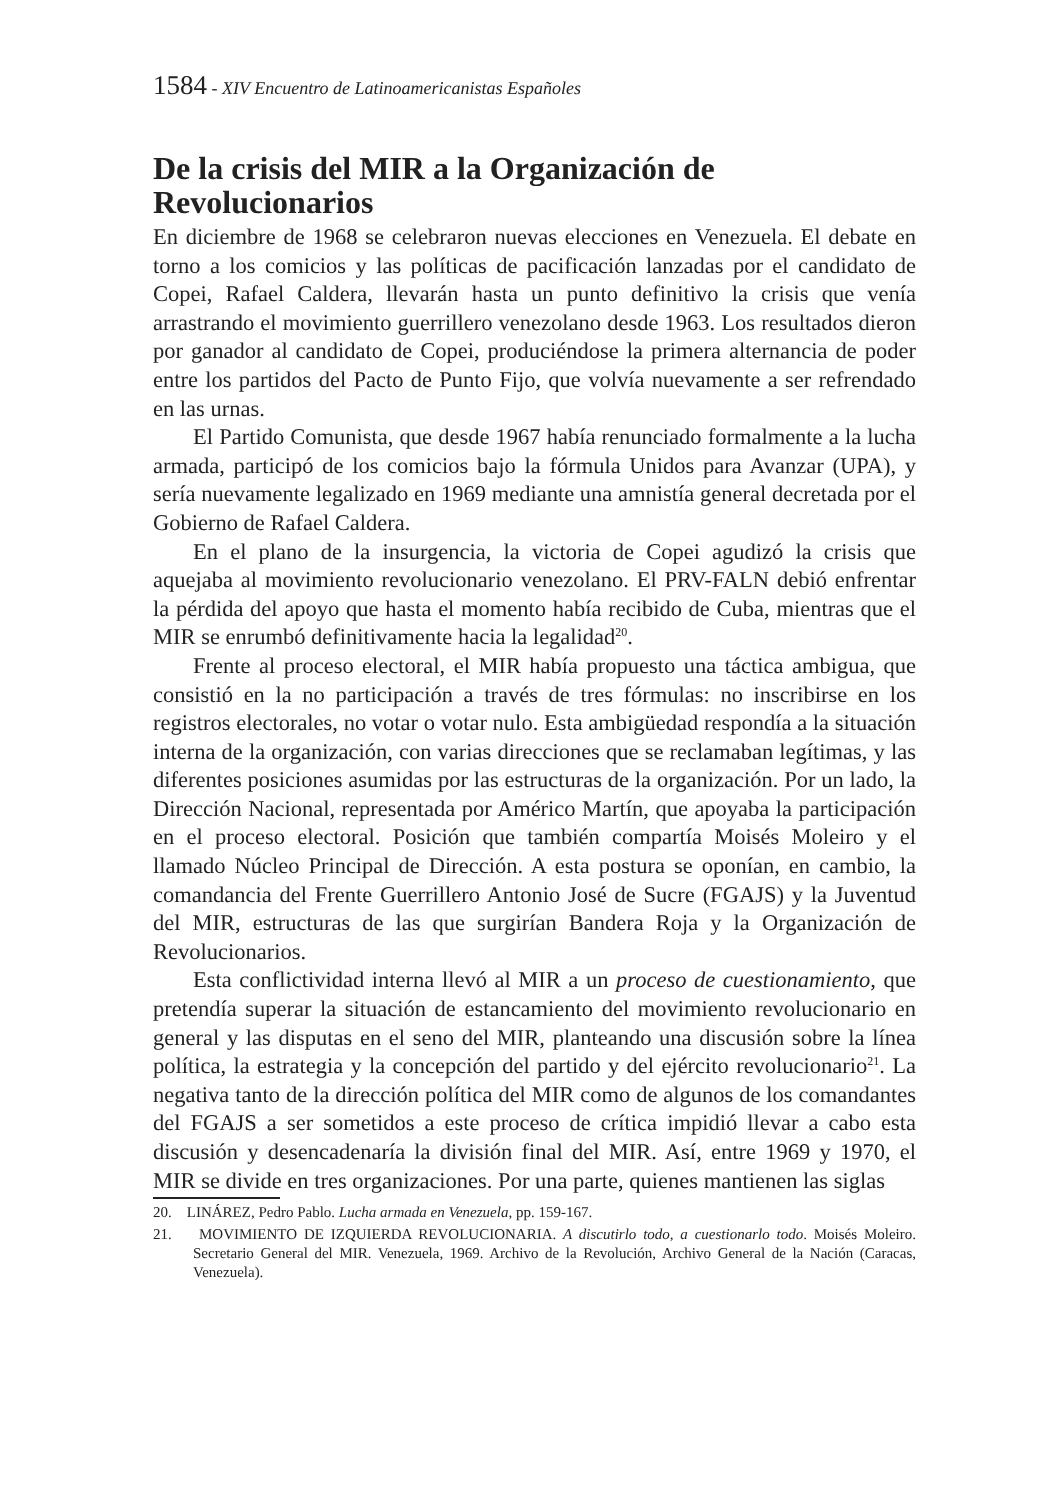1584 - XIV Encuentro de Latinoamericanistas Españoles
De la crisis del MIR a la Organización de Revolucionarios
En diciembre de 1968 se celebraron nuevas elecciones en Venezuela. El debate en torno a los comicios y las políticas de pacificación lanzadas por el candidato de Copei, Rafael Caldera, llevarán hasta un punto definitivo la crisis que venía arrastrando el movimiento guerrillero venezolano desde 1963. Los resultados dieron por ganador al candidato de Copei, produciéndose la primera alternancia de poder entre los partidos del Pacto de Punto Fijo, que volvía nuevamente a ser refrendado en las urnas.
El Partido Comunista, que desde 1967 había renunciado formalmente a la lucha armada, participó de los comicios bajo la fórmula Unidos para Avanzar (UPA), y sería nuevamente legalizado en 1969 mediante una amnistía general decretada por el Gobierno de Rafael Caldera.
En el plano de la insurgencia, la victoria de Copei agudizó la crisis que aquejaba al movimiento revolucionario venezolano. El PRV-FALN debió enfrentar la pérdida del apoyo que hasta el momento había recibido de Cuba, mientras que el MIR se enrumbó definitivamente hacia la legalidad<sup>20</sup>.
Frente al proceso electoral, el MIR había propuesto una táctica ambigua, que consistió en la no participación a través de tres fórmulas: no inscribirse en los registros electorales, no votar o votar nulo. Esta ambigüedad respondía a la situación interna de la organización, con varias direcciones que se reclamaban legítimas, y las diferentes posiciones asumidas por las estructuras de la organización. Por un lado, la Dirección Nacional, representada por Américo Martín, que apoyaba la participación en el proceso electoral. Posición que también compartía Moisés Moleiro y el llamado Núcleo Principal de Dirección. A esta postura se oponían, en cambio, la comandancia del Frente Guerrillero Antonio José de Sucre (FGAJS) y la Juventud del MIR, estructuras de las que surgirían Bandera Roja y la Organización de Revolucionarios.
Esta conflictividad interna llevó al MIR a un proceso de cuestionamiento, que pretendía superar la situación de estancamiento del movimiento revolucionario en general y las disputas en el seno del MIR, planteando una discusión sobre la línea política, la estrategia y la concepción del partido y del ejército revolucionario<sup>21</sup>. La negativa tanto de la dirección política del MIR como de algunos de los comandantes del FGAJS a ser sometidos a este proceso de crítica impidió llevar a cabo esta discusión y desencadenaría la división final del MIR. Así, entre 1969 y 1970, el MIR se divide en tres organizaciones. Por una parte, quienes mantienen las siglas
20. LINÁREZ, Pedro Pablo. Lucha armada en Venezuela, pp. 159-167.
21. MOVIMIENTO DE IZQUIERDA REVOLUCIONARIA. A discutirlo todo, a cuestionarlo todo. Moisés Moleiro. Secretario General del MIR. Venezuela, 1969. Archivo de la Revolución, Archivo General de la Nación (Caracas, Venezuela).